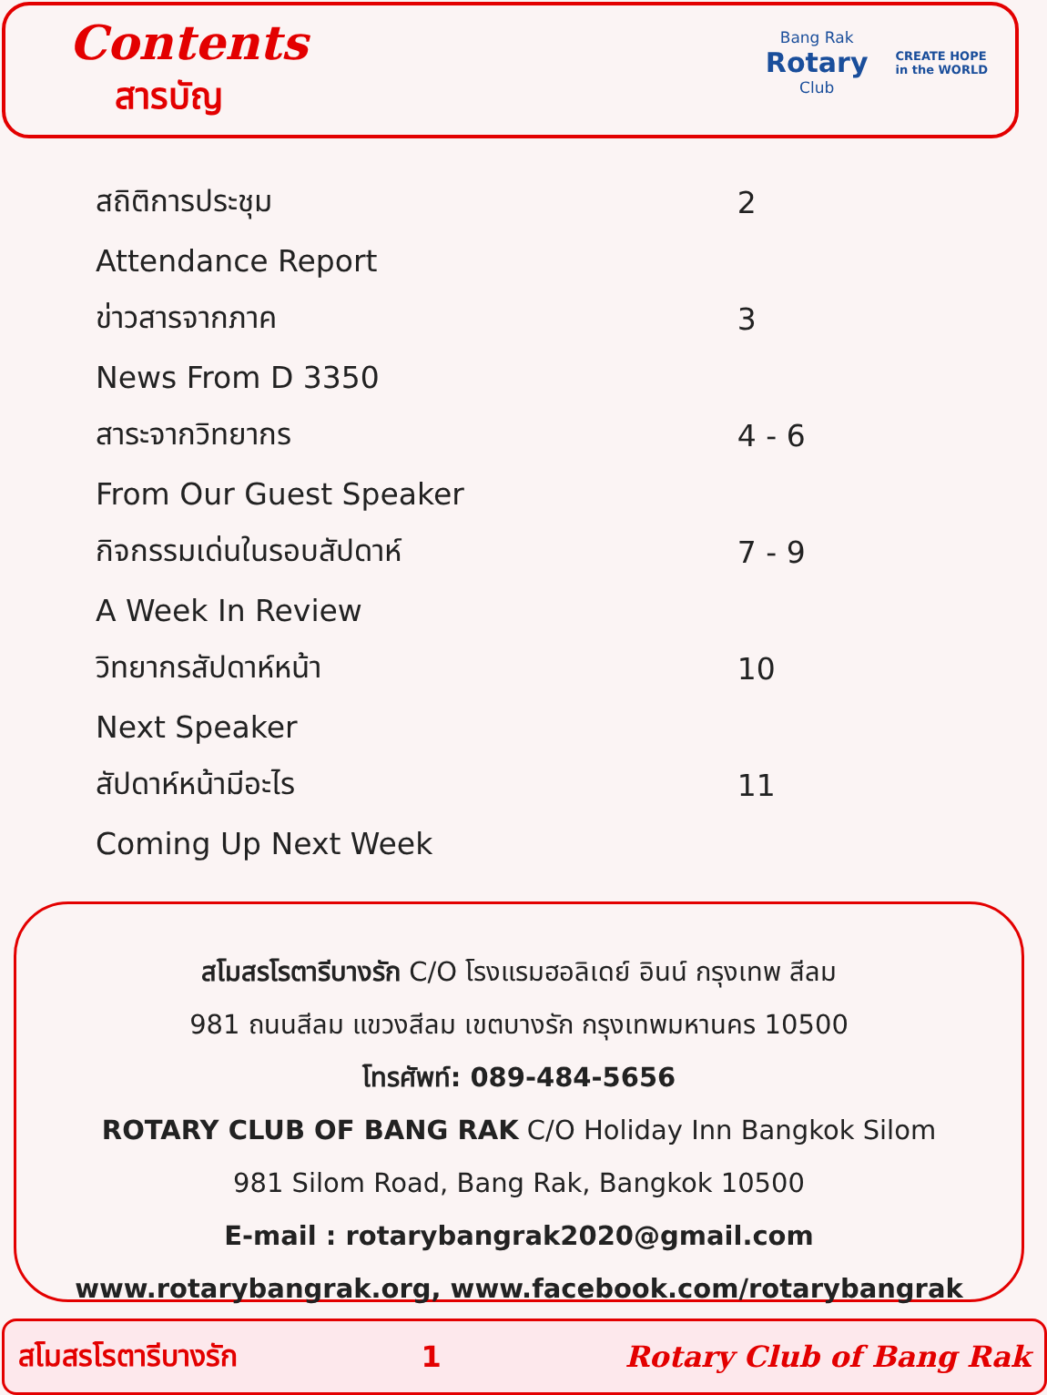Contents
สารบัญ
Bang Rak
Rotary
Club
CREATE HOPE
in the WORLD
| สถิติการประชุม | 2 |
| Attendance Report | |
| ข่าวสารจากภาค | 3 |
| News From D 3350 | |
| สาระจากวิทยากร | 4 - 6 |
| From Our Guest Speaker | |
| กิจกรรมเด่นในรอบสัปดาห์ | 7 - 9 |
| A Week In Review | |
| วิทยากรสัปดาห์หน้า | 10 |
| Next Speaker | |
| สัปดาห์หน้ามีอะไร | 11 |
| Coming Up Next Week | |
สโมสรโรตารีบางรัก C/O โรงแรมฮอลิเดย์ อินน์ กรุงเทพ สีลม
981 ถนนสีลม แขวงสีลม เขตบางรัก กรุงเทพมหานคร 10500
โทรศัพท์: 089-484-5656
ROTARY CLUB OF BANG RAK C/O Holiday Inn Bangkok Silom
981 Silom Road, Bang Rak, Bangkok 10500
E-mail : rotarybangrak2020@gmail.com
www.rotarybangrak.org, www.facebook.com/rotarybangrak
สโมสรโรตารีบางรัก 1 Rotary Club of Bang Rak